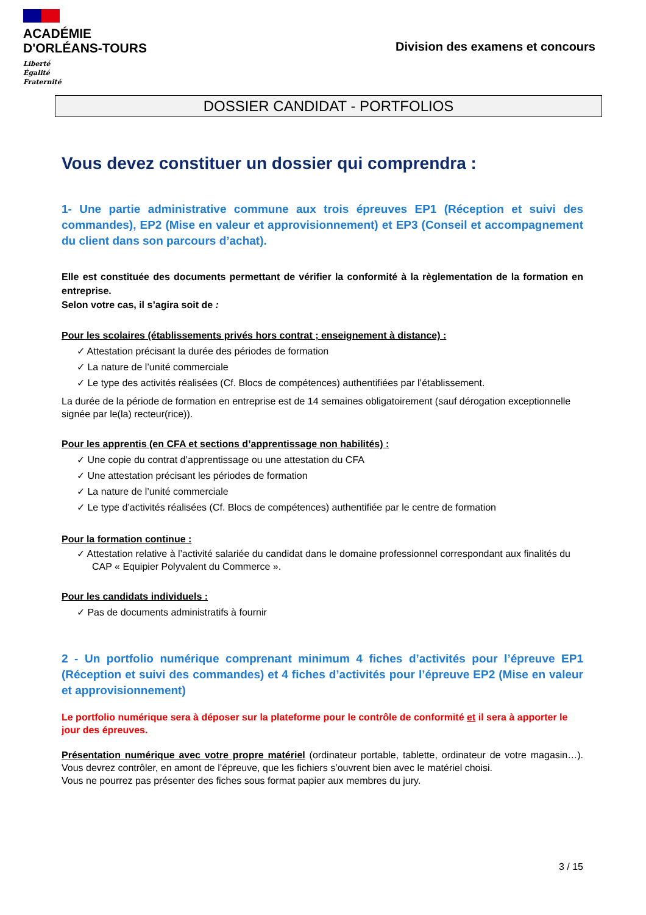ACADÉMIE
D'ORLÉANS-TOURS
Liberté
Égalité
Fraternité
Division des examens et concours
DOSSIER CANDIDAT - PORTFOLIOS
Vous devez constituer un dossier qui comprendra :
1- Une partie administrative commune aux trois épreuves EP1 (Réception et suivi des commandes), EP2 (Mise en valeur et approvisionnement) et EP3 (Conseil et accompagnement du client dans son parcours d’achat).
Elle est constituée des documents permettant de vérifier la conformité à la règlementation de la formation en entreprise.
Selon votre cas, il s’agira soit de :
Pour les scolaires (établissements privés hors contrat ; enseignement à distance) :
✓ Attestation précisant la durée des périodes de formation
✓ La nature de l’unité commerciale
✓ Le type des activités réalisées (Cf. Blocs de compétences) authentifiées par l’établissement.
La durée de la période de formation en entreprise est de 14 semaines obligatoirement (sauf dérogation exceptionnelle signée par le(la) recteur(rice)).
Pour les apprentis (en CFA et sections d’apprentissage non habilités) :
✓ Une copie du contrat d’apprentissage ou une attestation du CFA
✓ Une attestation précisant les périodes de formation
✓ La nature de l’unité commerciale
✓ Le type d’activités réalisées (Cf. Blocs de compétences) authentifiée par le centre de formation
Pour la formation continue :
✓ Attestation relative à l’activité salariée du candidat dans le domaine professionnel correspondant aux finalités du CAP « Equipier Polyvalent du Commerce ».
Pour les candidats individuels :
✓ Pas de documents administratifs à fournir
2 - Un portfolio numérique comprenant minimum 4 fiches d’activités pour l’épreuve EP1 (Réception et suivi des commandes) et 4 fiches d’activités pour l’épreuve EP2 (Mise en valeur et approvisionnement)
Le portfolio numérique sera à déposer sur la plateforme pour le contrôle de conformité et il sera à apporter le jour des épreuves.
Présentation numérique avec votre propre matériel (ordinateur portable, tablette, ordinateur de votre magasin…). Vous devrez contrôler, en amont de l’épreuve, que les fichiers s’ouvrent bien avec le matériel choisi.
Vous ne pourrez pas présenter des fiches sous format papier aux membres du jury.
3 / 15